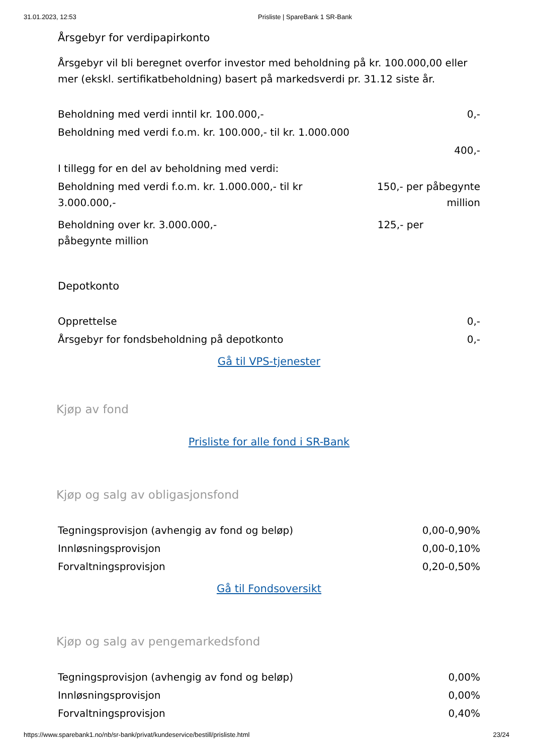31.01.2023, 12:53 Prisliste | SpareBank 1 SR-Bank
Årsgebyr for verdipapirkonto
Årsgebyr vil bli beregnet overfor investor med beholdning på kr. 100.000,00 eller mer (ekskl. sertifikatbeholdning) basert på markedsverdi pr. 31.12 siste år.
| Beholdning med verdi inntil kr. 100.000,- | 0,- |
| Beholdning med verdi f.o.m. kr. 100.000,- til kr. 1.000.000 | |
| | 400,- |
| I tillegg for en del av beholdning med verdi: | |
| Beholdning med verdi f.o.m. kr. 1.000.000,- til kr 3.000.000,- | 150,- per påbegynte million |
| Beholdning over kr. 3.000.000,- påbegynte million | 125,- per |
Depotkonto
| Opprettelse | 0,- |
| Årsgebyr for fondsbeholdning på depotkonto | 0,- |
Gå til VPS-tjenester
Kjøp av fond
Prisliste for alle fond i SR-Bank
Kjøp og salg av obligasjonsfond
| Tegningsprovisjon (avhengig av fond og beløp) | 0,00-0,90% |
| Innløsningsprovisjon | 0,00-0,10% |
| Forvaltningsprovisjon | 0,20-0,50% |
Gå til Fondsoversikt
Kjøp og salg av pengemarkedsfond
| Tegningsprovisjon (avhengig av fond og beløp) | 0,00% |
| Innløsningsprovisjon | 0,00% |
| Forvaltningsprovisjon | 0,40% |
https://www.sparebank1.no/nb/sr-bank/privat/kundeservice/bestill/prisliste.html 23/24